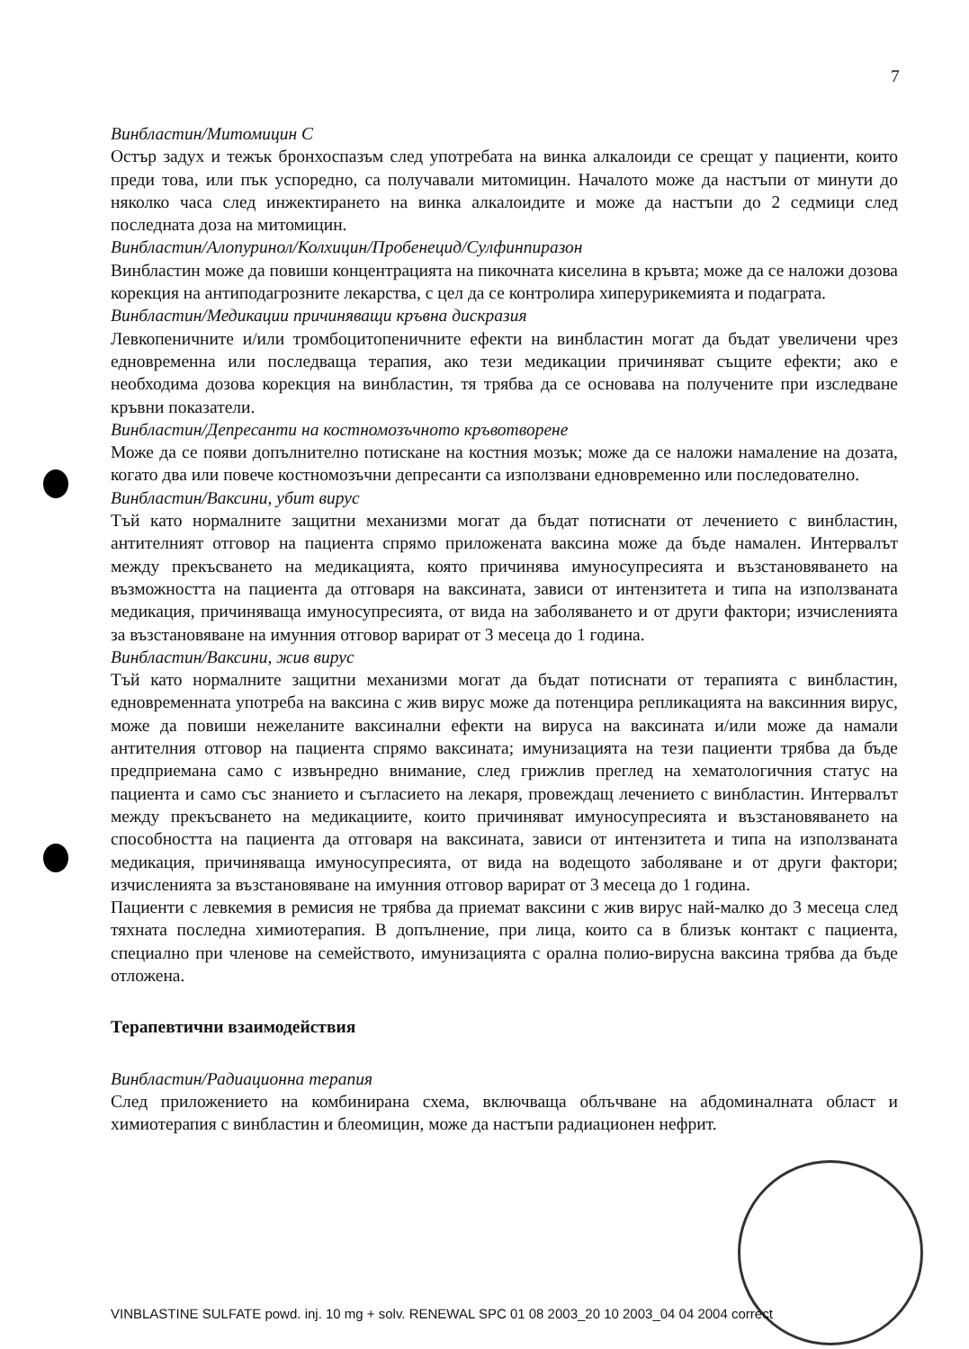7
Винбластин/Митомицин С
Остър задух и тежък бронхоспазъм след употребата на винка алкалоиди се срещат у пациенти, които преди това, или пък успоредно, са получавали митомицин. Началото може да настъпи от минути до няколко часа след инжектирането на винка алкалоидите и може да настъпи до 2 седмици след последната доза на митомицин.
Винбластин/Алопуринол/Колхицин/Пробенецид/Сулфинпиразон
Винбластин може да повиши концентрацията на пикочната киселина в кръвта; може да се наложи дозова корекция на антиподагрозните лекарства, с цел да се контролира хиперурикемията и подаграта.
Винбластин/Медикации причиняващи кръвна дискразия
Левкопеничните и/или тромбоцитопеничните ефекти на винбластин могат да бъдат увеличени чрез едновременна или последваща терапия, ако тези медикации причиняват същите ефекти; ако е необходима дозова корекция на винбластин, тя трябва да се основава на получените при изследване кръвни показатели.
Винбластин/Депресанти на костномозъчното кръвотворене
Може да се появи допълнително потискане на костния мозък; може да се наложи намаление на дозата, когато два или повече костномозъчни депресанти са използвани едновременно или последователно.
Винбластин/Ваксини, убит вирус
Тъй като нормалните защитни механизми могат да бъдат потиснати от лечението с винбластин, антителният отговор на пациента спрямо приложената ваксина може да бъде намален. Интервалът между прекъсването на медикацията, която причинява имуносупресията и възстановяването на възможността на пациента да отговаря на ваксината, зависи от интензитета и типа на използваната медикация, причиняваща имуносупресията, от вида на заболяването и от други фактори; изчисленията за възстановяване на имунния отговор варират от 3 месеца до 1 година.
Винбластин/Ваксини, жив вирус
Тъй като нормалните защитни механизми могат да бъдат потиснати от терапията с винбластин, едновременната употреба на ваксина с жив вирус може да потенцира репликацията на ваксинния вирус, може да повиши нежеланите ваксинални ефекти на вируса на ваксината и/или може да намали антителния отговор на пациента спрямо ваксината; имунизацията на тези пациенти трябва да бъде предприемана само с извънредно внимание, след грижлив преглед на хематологичния статус на пациента и само със знанието и съгласието на лекаря, провеждащ лечението с винбластин. Интервалът между прекъсването на медикациите, които причиняват имуносупресията и възстановяването на способността на пациента да отговаря на ваксината, зависи от интензитета и типа на използваната медикация, причиняваща имуносупресията, от вида на водещото заболяване и от други фактори; изчисленията за възстановяване на имунния отговор варират от 3 месеца до 1 година.
Пациенти с левкемия в ремисия не трябва да приемат ваксини с жив вирус най-малко до 3 месеца след тяхната последна химиотерапия. В допълнение, при лица, които са в близък контакт с пациента, специално при членове на семейството, имунизацията с орална полио-вирусна ваксина трябва да бъде отложена.
Терапевтични взаимодействия
Винбластин/Радиационна терапия
След приложението на комбинирана схема, включваща облъчване на абдоминалната област и химиотерапия с винбластин и блеомицин, може да настъпи радиационен нефрит.
VINBLASTINE SULFATE powd. inj. 10 mg + solv. RENEWAL SPC 01 08 2003_20 10 2003_04 04 2004 correct